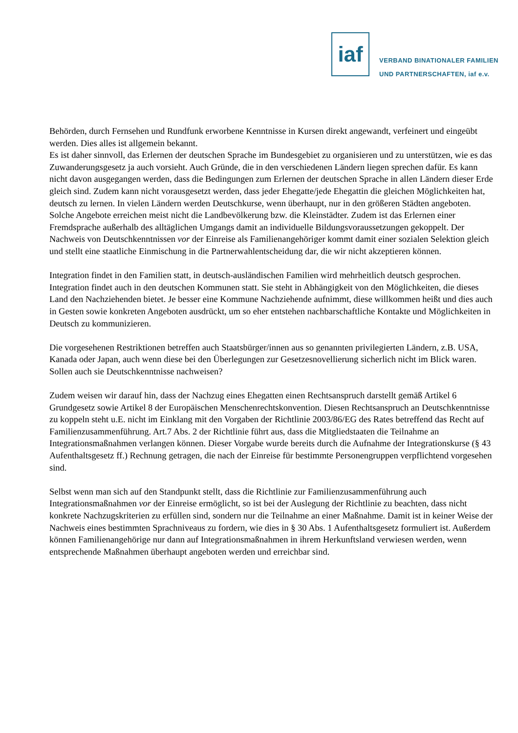iaf
VERBAND BINATIONALER FAMILIEN
UND PARTNERSCHAFTEN, iaf e.v.
Behörden, durch Fernsehen und Rundfunk erworbene Kenntnisse in Kursen direkt angewandt, verfeinert und eingeübt werden. Dies alles ist allgemein bekannt.
Es ist daher sinnvoll, das Erlernen der deutschen Sprache im Bundesgebiet zu organisieren und zu unterstützen, wie es das Zuwanderungsgesetz ja auch vorsieht. Auch Gründe, die in den verschiedenen Ländern liegen sprechen dafür. Es kann nicht davon ausgegangen werden, dass die Bedingungen zum Erlernen der deutschen Sprache in allen Ländern dieser Erde gleich sind. Zudem kann nicht vorausgesetzt werden, dass jeder Ehegatte/jede Ehegattin die gleichen Möglichkeiten hat, deutsch zu lernen. In vielen Ländern werden Deutschkurse, wenn überhaupt, nur in den größeren Städten angeboten. Solche Angebote erreichen meist nicht die Landbevölkerung bzw. die Kleinstädter. Zudem ist das Erlernen einer Fremdsprache außerhalb des alltäglichen Umgangs damit an individuelle Bildungsvoraussetzungen gekoppelt. Der Nachweis von Deutschkenntnissen vor der Einreise als Familienangehöriger kommt damit einer sozialen Selektion gleich und stellt eine staatliche Einmischung in die Partnerwahlentscheidung dar, die wir nicht akzeptieren können.
Integration findet in den Familien statt, in deutsch-ausländischen Familien wird mehrheitlich deutsch gesprochen. Integration findet auch in den deutschen Kommunen statt. Sie steht in Abhängigkeit von den Möglichkeiten, die dieses Land den Nachziehenden bietet. Je besser eine Kommune Nachziehende aufnimmt, diese willkommen heißt und dies auch in Gesten sowie konkreten Angeboten ausdrückt, um so eher entstehen nachbarschaftliche Kontakte und Möglichkeiten in Deutsch zu kommunizieren.
Die vorgesehenen Restriktionen betreffen auch Staatsbürger/innen aus so genannten privilegierten Ländern, z.B. USA, Kanada oder Japan, auch wenn diese bei den Überlegungen zur Gesetzesnovellierung sicherlich nicht im Blick waren. Sollen auch sie Deutschkenntnisse nachweisen?
Zudem weisen wir darauf hin, dass der Nachzug eines Ehegatten einen Rechtsanspruch darstellt gemäß Artikel 6 Grundgesetz sowie Artikel 8 der Europäischen Menschenrechtskonvention. Diesen Rechtsanspruch an Deutschkenntnisse zu koppeln steht u.E. nicht im Einklang mit den Vorgaben der Richtlinie 2003/86/EG des Rates betreffend das Recht auf Familienzusammenführung. Art.7 Abs. 2 der Richtlinie führt aus, dass die Mitgliedstaaten die Teilnahme an Integrationsmaßnahmen verlangen können. Dieser Vorgabe wurde bereits durch die Aufnahme der Integrationskurse (§ 43 Aufenthaltsgesetz ff.) Rechnung getragen, die nach der Einreise für bestimmte Personengruppen verpflichtend vorgesehen sind.
Selbst wenn man sich auf den Standpunkt stellt, dass die Richtlinie zur Familienzusammenführung auch Integrationsmaßnahmen vor der Einreise ermöglicht, so ist bei der Auslegung der Richtlinie zu beachten, dass nicht konkrete Nachzugskriterien zu erfüllen sind, sondern nur die Teilnahme an einer Maßnahme. Damit ist in keiner Weise der Nachweis eines bestimmten Sprachniveaus zu fordern, wie dies in § 30 Abs. 1 Aufenthaltsgesetz formuliert ist. Außerdem können Familienangehörige nur dann auf Integrationsmaßnahmen in ihrem Herkunftsland verwiesen werden, wenn entsprechende Maßnahmen überhaupt angeboten werden und erreichbar sind.